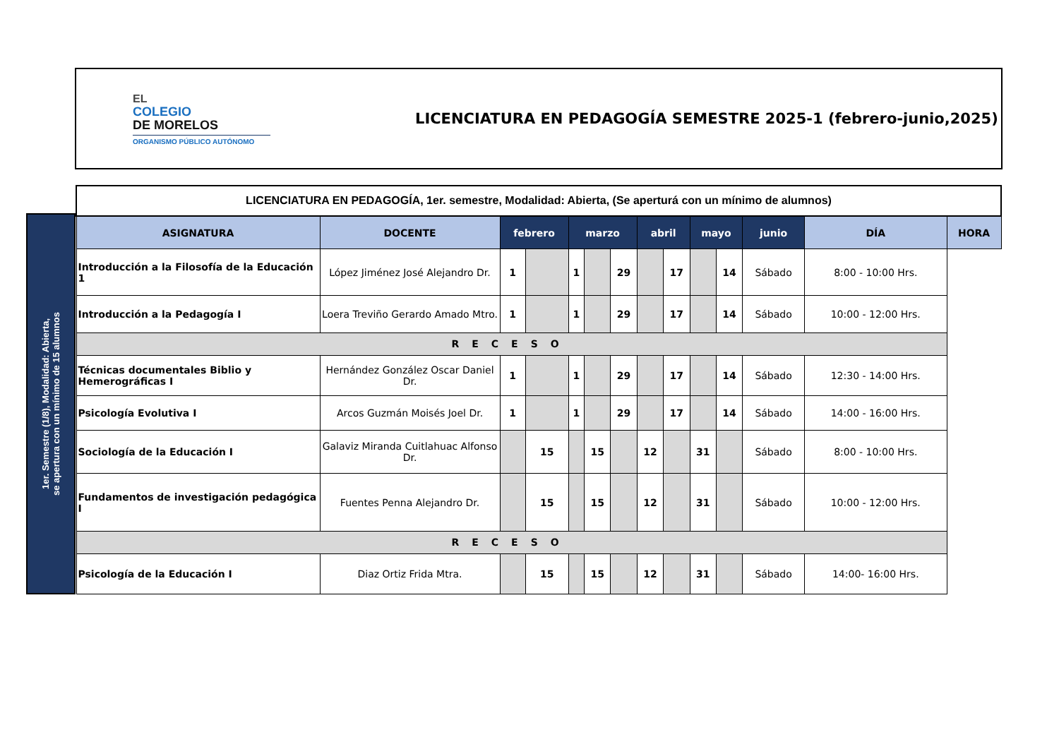EL
COLEGIO
DE MORELOS
ORGANISMO PÚBLICO AUTÓNOMO
LICENCIATURA EN PEDAGOGÍA SEMESTRE 2025-1 (febrero-junio,2025)
1er. Semestre (1/8), Modalidad: Abierta,
se apertura con un mínimo de 15 alumnos
| LICENCIATURA EN PEDAGOGÍA, 1er. semestre, Modalidad: Abierta, (Se aperturá con un mínimo de alumnos) | | | | | | | | | | | | | |
| ASIGNATURA | DOCENTE | febrero | | marzo | | | abril | | mayo | | junio | DÍA | HORA |
| Introducción a la Filosofía de la Educación 1 | López Jiménez José Alejandro Dr. | 1 | | 1 | | 29 | | 17 | | 14 | Sábado | 8:00 - 10:00 Hrs. | |
| Introducción a la Pedagogía I | Loera Treviño Gerardo Amado Mtro. | 1 | | 1 | | 29 | | 17 | | 14 | Sábado | 10:00 - 12:00 Hrs. | |
| RECESO | | | | | | | | | | | | | |
| Técnicas documentales Biblio y Hemerográficas I | Hernández González Oscar Daniel Dr. | 1 | | 1 | | 29 | | 17 | | 14 | Sábado | 12:30 - 14:00 Hrs. | |
| Psicología Evolutiva I | Arcos Guzmán Moisés Joel Dr. | 1 | | 1 | | 29 | | 17 | | 14 | Sábado | 14:00 - 16:00 Hrs. | |
| Sociología de la Educación I | Galaviz Miranda Cuitlahuac Alfonso Dr. | | 15 | | 15 | | 12 | | 31 | | Sábado | 8:00 - 10:00 Hrs. | |
| Fundamentos de investigación pedagógica I | Fuentes Penna Alejandro Dr. | | 15 | | 15 | | 12 | | 31 | | Sábado | 10:00 - 12:00 Hrs. | |
| RECESO | | | | | | | | | | | | | |
| Psicología de la Educación I | Diaz Ortiz Frida Mtra. | | 15 | | 15 | | 12 | | 31 | | Sábado | 14:00- 16:00 Hrs. | |